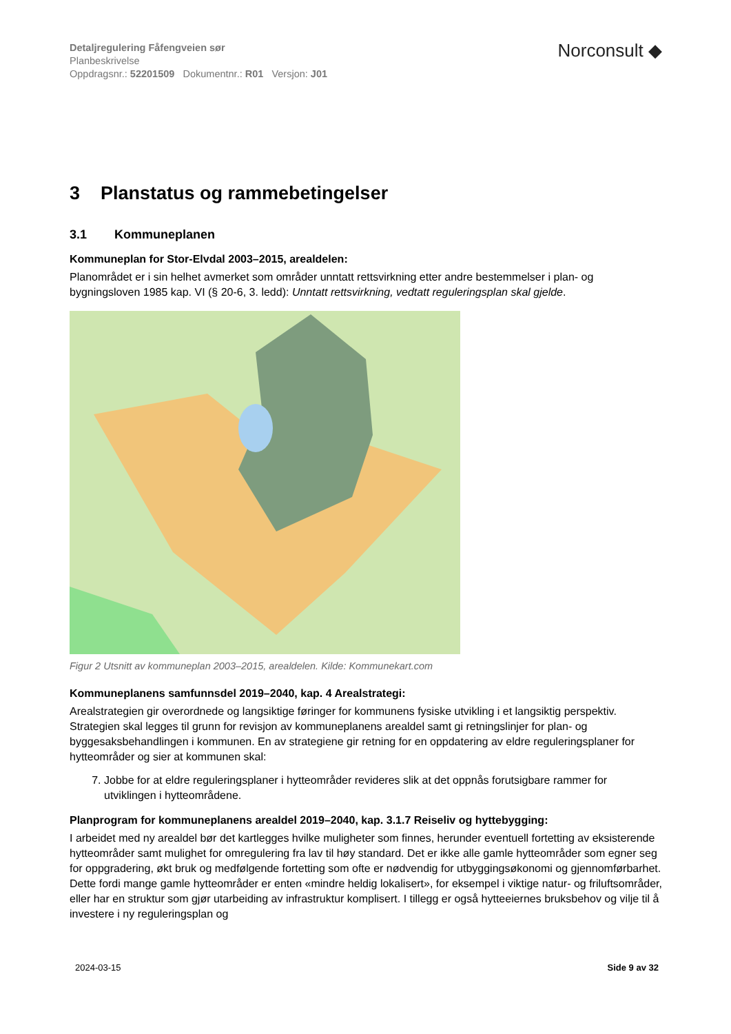Detaljregulering Fåfengveien sør
Planbeskrivelse
Oppdragsnr.: 52201509 Dokumentnr.: R01 Versjon: J01
Norconsult ◆
3 Planstatus og rammebetingelser
3.1 Kommuneplanen
Kommuneplan for Stor-Elvdal 2003–2015, arealdelen:
Planområdet er i sin helhet avmerket som områder unntatt rettsvirkning etter andre bestemmelser i plan- og bygningsloven 1985 kap. VI (§ 20-6, 3. ledd): Unntatt rettsvirkning, vedtatt reguleringsplan skal gjelde.
Figur 2 Utsnitt av kommuneplan 2003–2015, arealdelen. Kilde: Kommunekart.com
Kommuneplanens samfunnsdel 2019–2040, kap. 4 Arealstrategi:
Arealstrategien gir overordnede og langsiktige føringer for kommunens fysiske utvikling i et langsiktig per­spektiv. Strategien skal legges til grunn for revisjon av kommuneplanens arealdel samt gi retningslinjer for plan- og byggesaksbehandlingen i kommunen. En av strategiene gir retning for en oppdatering av eldre re­guleringsplaner for hytteområder og sier at kommunen skal:
7. Jobbe for at eldre reguleringsplaner i hytteområder revideres slik at det oppnås forutsigbare rammer for utviklingen i hytteområdene.
Planprogram for kommuneplanens arealdel 2019–2040, kap. 3.1.7 Reiseliv og hyttebygging:
I arbeidet med ny arealdel bør det kartlegges hvilke muligheter som finnes, herunder eventuell fortetting av eksisterende hytteområder samt mulighet for omregulering fra lav til høy standard. Det er ikke alle gamle hytteområder som egner seg for oppgradering, økt bruk og medfølgende fortetting som ofte er nødvendig for utbyggingsøkonomi og gjennomførbarhet. Dette fordi mange gamle hytteområder er enten «mindre heldig lokalisert», for eksempel i viktige natur- og friluftsområder, eller har en struktur som gjør utarbeiding av infra­struktur komplisert. I tillegg er også hytteeiernes bruksbehov og vilje til å investere i ny reguleringsplan og
2024-03-15 Side 9 av 32